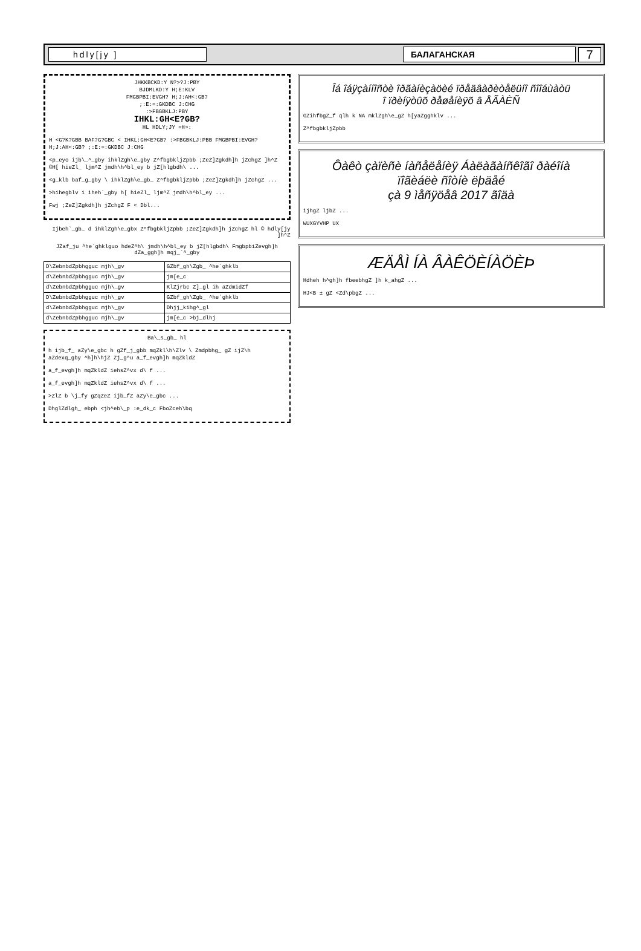hdly[jy ] БАЛАГАНСКАЯ 7
JHKKBCKD:Y N?>?J:PBY
BJDMLKD:Y H;E:KLV
FMGBPBI:EVGH? H;J:AH<:GB?
;:E:=:GKDBC J:CHG
:>FBGBKLJ:PBY
IHKL:GH<E?GB?
HL HDLY;JY =H>:
H <G?K?GBB BAF?G?GBC < IHKL:GH<E?GB? :>FBGBKLJ:PBB FMGBPBI:EVGH? H;J:AH<:GB? ;:E:=:GKDBC J:CHG
<p_eyo ijb\_^_gby ihklZgh\e_gby Z^fbgbkljZpbb ;ZeZ]Zgkdh]h jZchgZ ]h^Z ©H[ hieZl_ ljm^Z jmdh\h^bl_ey b jZ[hlgbdh\ ...
<g_klb baf_g_gby \ ihklZgh\e_gb_ Z^fbgbkljZpbb ;ZeZ]Zgkdh]h jZchgZ ...
>hihegblv i iheh`_gby h[ hieZl_ ljm^Z jmdh\h^bl_ey ...
Fwj ;ZeZ]Zgkdh]h jZchgZ F < Dbl...
Ijbeh`_gb_ d ihklZgh\e_gbx Z^fbgbkljZpbb ;ZeZ]Zgkdh]h jZchgZ hl © hdly[jy ]h^Z
JZaf_ju ^he`ghklguo hdeZ^h\ jmdh\h^bl_ey b jZ[hlgbdh\ FmgbpbiZevgh]h dZa_ggh]h mqj_`^_gby
| D\ZebnbdZpbhgguc mjh\_gv | GZbf_gh\Zgb_ ^he`ghklb |
| d\ZebnbdZpbhgguc mjh\_gv | jm[e_c |
| d\ZebnbdZpbhgguc mjh\_gv | KlZjrbc Z]_gl ih aZdmidZf |
| D\ZebnbdZpbhgguc mjh\_gv | GZbf_gh\Zgb_ ^he`ghklb |
| d\ZebnbdZpbhgguc mjh\_gv | Dhjj_kihg^_gl |
| d\ZebnbdZpbhgguc mjh\_gv | jm[e_c >bj_dlhj |
Ba\_s_gb_ hl
h ijb_f_ aZy\e_gbc h gZf_j_gbb mqZkl\h\Zlv \ Zmdpbhg_ gZ ijZ\h aZdexq_gby ^h]h\hjZ Zj_g^u a_f_evgh]h mqZkldZ
a_f_evgh]h mqZkldZ iehsZ^vx d\ f ...
a_f_evgh]h mqZkldZ iehsZ^vx d\ f ...
>ZlZ b \j_fy gZqZeZ ijb_fZ aZy\e_gbc ...
DhglZdlgh_ ebph <jh^eb\_p :e_dk_c FboZceh\bq
Îá îáÿçàííîñòè îðãàíèçàöèé ïðåäâàðèòåëüíî ñîîáùàòü
î ïðèíÿòûõ ðåøåíèÿõ â ÅÃÀÈÑ
GZihfbgZ_f qlh k NA mklZgh\e_gZ h[yaZgghklv ...
Z^fbgbkljZpbb
Ôàêò çàïèñè íàñåëåíèÿ Áàëàãàíñêîãî ðàéîíà
ïîãèáëè ñîòíè ëþäåé
çà 9 ìåñÿöåâ 2017 ãîäà
ijhgZ ljbZ ...
WUXGYVHP UX
ÆÄÅÌ ÍÀ ÂÀÊÖÈÍÀÖÈÞ
Hdheh h^gh]h fbeebhgZ ]h k_ahgZ ...
HJ<B ± gZ <Zd\pbgZ ...